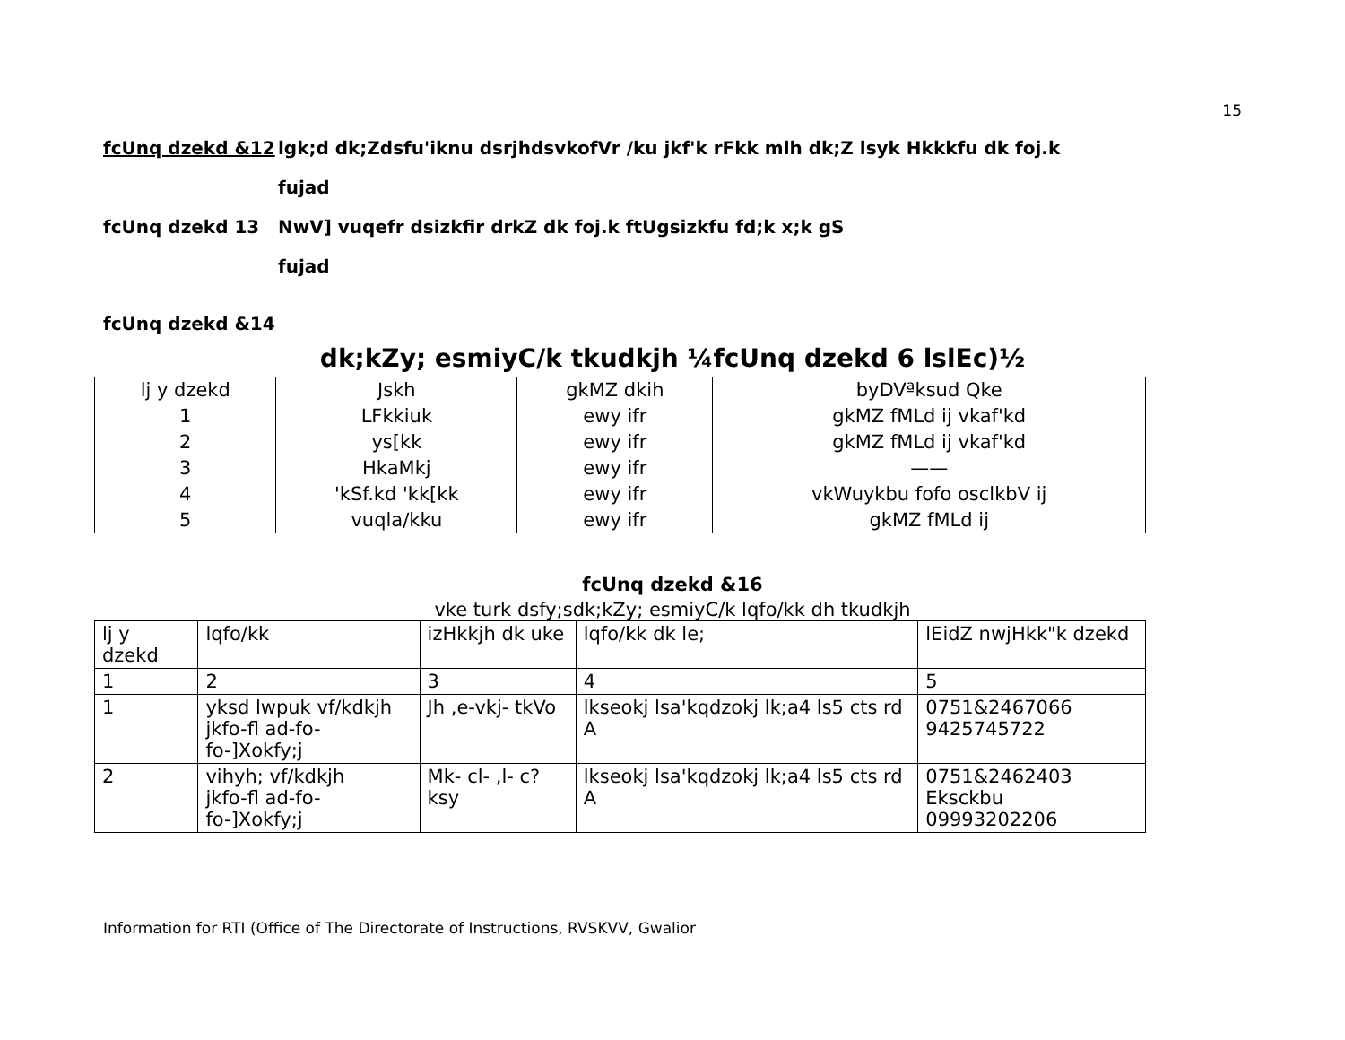15
fcUnq dzekd &12 lgk;d dk;Zdsfu'iknu dsrjhdsvkofVr /ku jkf'k rFkk mlh dk;Z lsyk Hkkkfu dk foj.k
fujad
fcUnq dzekd 13 NwV] vuqefr dsizkfir drkZ dk foj.k ftUgsizkfu fd;k x;k gS
fujad
fcUnq dzekd &14
dk;kZy; esmiyC/k tkudkjh ¼fcUnq dzekd 6 lslEc)½
| lj y dzekd | Jskh | gkMZ dkih | byDVªksud Qke |
| 1 | LFkkiuk | ewy ifr | gkMZ fMLd ij vkaf'kd |
| 2 | ys[kk | ewy ifr | gkMZ fMLd ij vkaf'kd |
| 3 | HkaMkj | ewy ifr | —— |
| 4 | 'kSf.kd 'kk[kk | ewy ifr | vkWuykbu fofo osclkbV ij |
| 5 | vuqla/kku | ewy ifr | gkMZ fMLd ij |
fcUnq dzekd &16
vke turk dsfy;sdk;kZy; esmiyC/k lqfo/kk dh tkudkjh
| lj y dzekd | lqfo/kk | izHkkjh dk uke | lqfo/kk dk le; | lEidZ nwjHkk"k dzekd |
| 1 | 2 | 3 | 4 | 5 |
| 1 | yksd lwpuk vf/kdkjh jkfo-fl ad-fo-fo-]Xokfy;j | Jh ,e-vkj- tkVo | lkseokj lsa'kqdzokj lk;a4 ls5 cts rd A | 0751&2467066 9425745722 |
| 2 | vihyh; vf/kdkjh jkfo-fl ad-fo-fo-]Xokfy;j | Mk- cl- ,l- c?ksy | lkseokj lsa'kqdzokj lk;a4 ls5 cts rd A | 0751&2462403 Eksckbu 09993202206 |
Information for RTI (Office of The Directorate of Instructions, RVSKVV, Gwalior